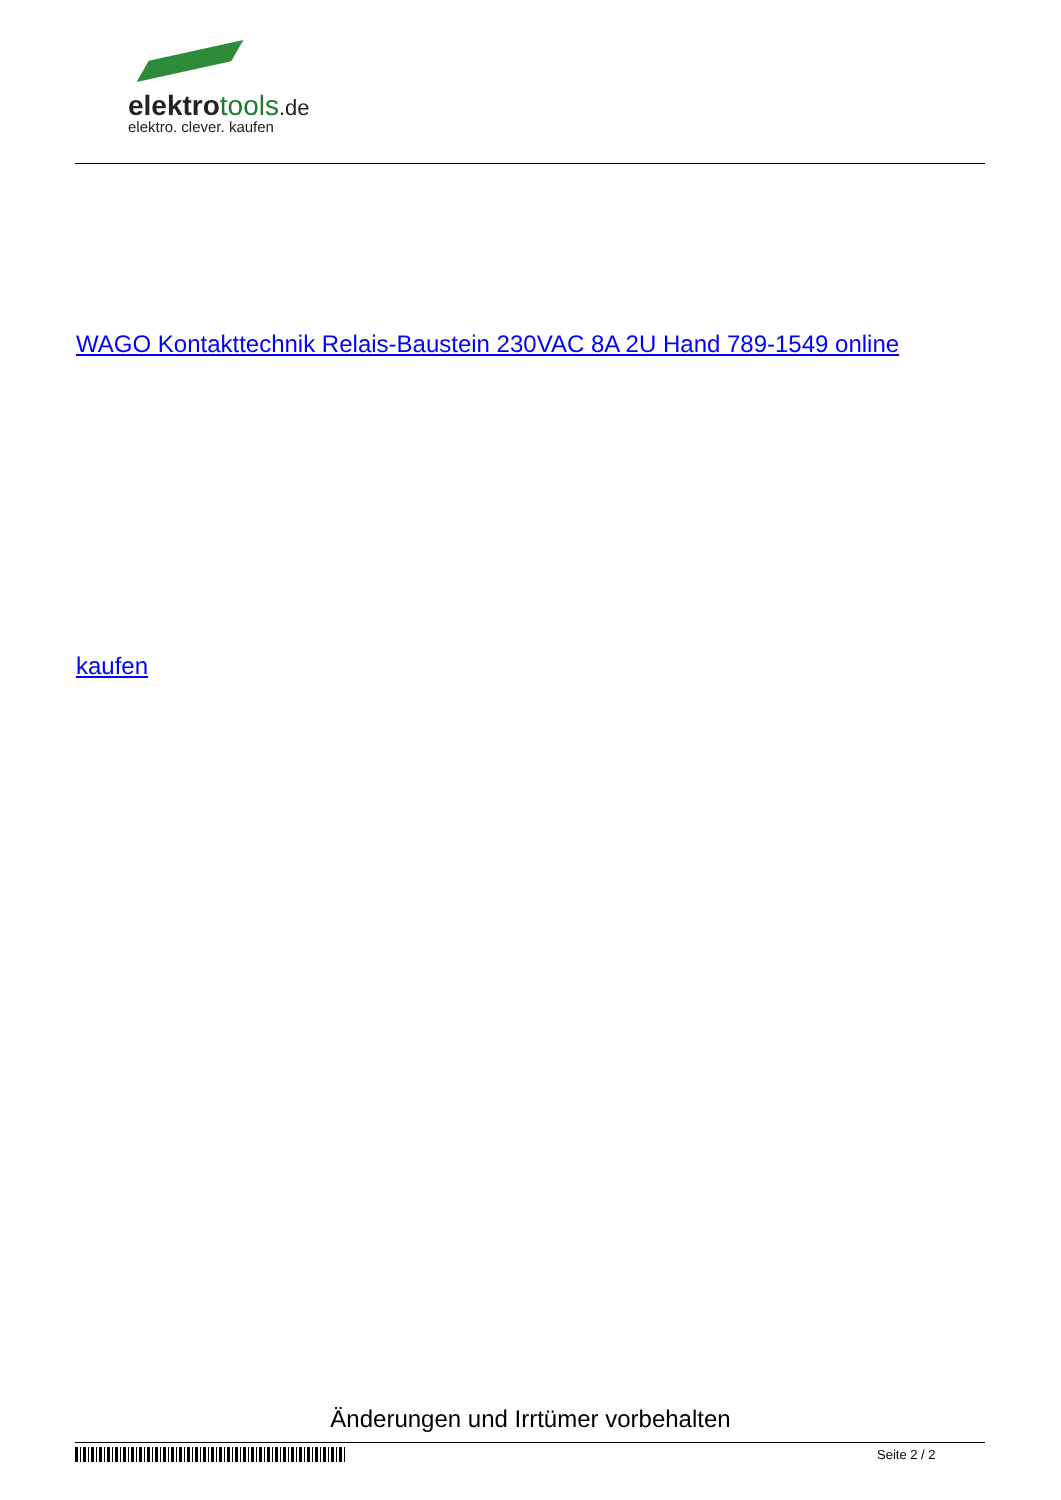elektrotools.de
elektro. clever. kaufen
WAGO Kontakttechnik Relais-Baustein 230VAC 8A 2U Hand 789-1549 online
kaufen
Änderungen und Irrtümer vorbehalten
Seite 2 / 2